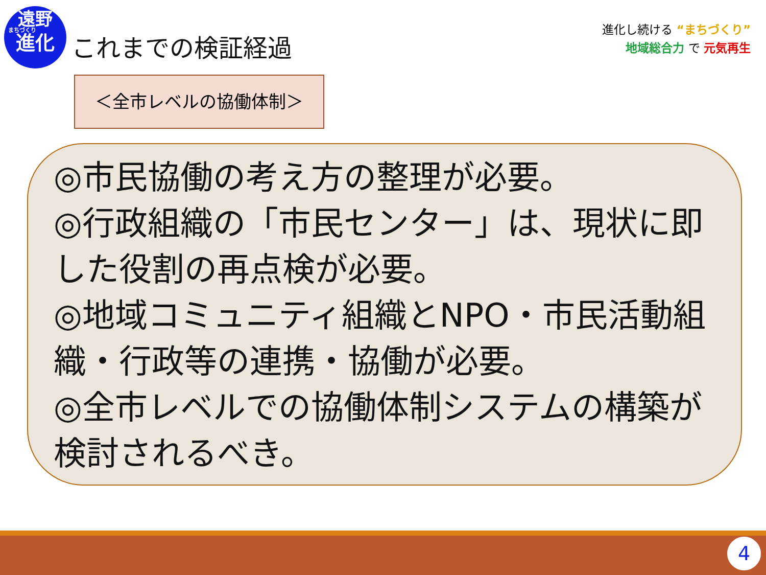遠野
まちづくり
進化
これまでの検証経過
進化し続ける “まちづくり”
地域総合力 で 元気再生
＜全市レベルの協働体制＞
◎市民協働の考え方の整理が必要。
◎行政組織の「市民センター」は、現状に即した役割の再点検が必要。
◎地域コミュニティ組織とNPO・市民活動組織・行政等の連携・協働が必要。
◎全市レベルでの協働体制システムの構築が検討されるべき。
4